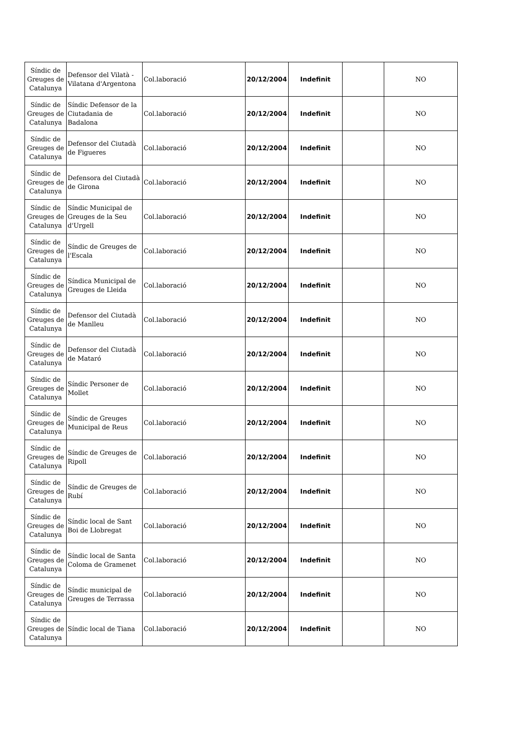| Síndic de Greuges de Catalunya | Defensor del Vilatà - Vilatana d'Argentona | Col.laboració | 20/12/2004 | Indefinit | | NO |
| Síndic de Greuges de Catalunya | Síndic Defensor de la Ciutadania de Badalona | Col.laboració | 20/12/2004 | Indefinit | | NO |
| Síndic de Greuges de Catalunya | Defensor del Ciutadà de Figueres | Col.laboració | 20/12/2004 | Indefinit | | NO |
| Síndic de Greuges de Catalunya | Defensora del Ciutadà de Girona | Col.laboració | 20/12/2004 | Indefinit | | NO |
| Síndic de Greuges de Catalunya | Síndic Municipal de Greuges de la Seu d'Urgell | Col.laboració | 20/12/2004 | Indefinit | | NO |
| Síndic de Greuges de Catalunya | Síndic de Greuges de l'Escala | Col.laboració | 20/12/2004 | Indefinit | | NO |
| Síndic de Greuges de Catalunya | Síndica Municipal de Greuges de Lleida | Col.laboració | 20/12/2004 | Indefinit | | NO |
| Síndic de Greuges de Catalunya | Defensor del Ciutadà de Manlleu | Col.laboració | 20/12/2004 | Indefinit | | NO |
| Síndic de Greuges de Catalunya | Defensor del Ciutadà de Mataró | Col.laboració | 20/12/2004 | Indefinit | | NO |
| Síndic de Greuges de Catalunya | Síndic Personer de Mollet | Col.laboració | 20/12/2004 | Indefinit | | NO |
| Síndic de Greuges de Catalunya | Síndic de Greuges Municipal de Reus | Col.laboració | 20/12/2004 | Indefinit | | NO |
| Síndic de Greuges de Catalunya | Síndic de Greuges de Ripoll | Col.laboració | 20/12/2004 | Indefinit | | NO |
| Síndic de Greuges de Catalunya | Síndic de Greuges de Rubí | Col.laboració | 20/12/2004 | Indefinit | | NO |
| Síndic de Greuges de Catalunya | Síndic local de Sant Boi de Llobregat | Col.laboració | 20/12/2004 | Indefinit | | NO |
| Síndic de Greuges de Catalunya | Síndic local de Santa Coloma de Gramenet | Col.laboració | 20/12/2004 | Indefinit | | NO |
| Síndic de Greuges de Catalunya | Síndic municipal de Greuges de Terrassa | Col.laboració | 20/12/2004 | Indefinit | | NO |
| Síndic de Greuges de Catalunya | Síndic local de Tiana | Col.laboració | 20/12/2004 | Indefinit | | NO |